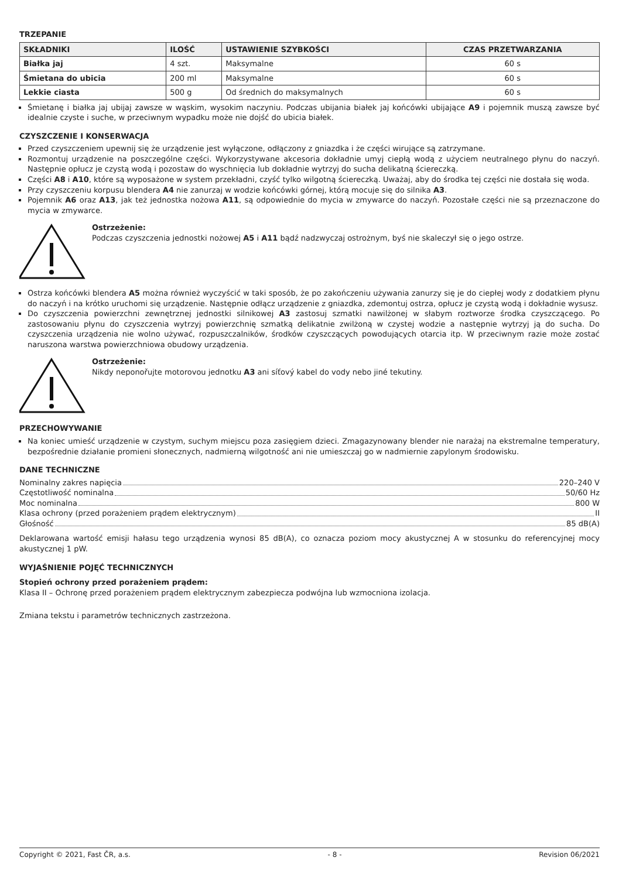TRZEPANIE
| SKŁADNIKI | ILOŚĆ | USTAWIENIE SZYBKOŚCI | CZAS PRZETWARZANIA |
| --- | --- | --- | --- |
| Białka jaj | 4 szt. | Maksymalne | 60 s |
| Śmietana do ubicia | 200 ml | Maksymalne | 60 s |
| Lekkie ciasta | 500 g | Od średnich do maksymalnych | 60 s |
Śmietanę i białka jaj ubijaj zawsze w wąskim, wysokim naczyniu. Podczas ubijania białek jaj końcówki ubijające A9 i pojemnik muszą zawsze być idealnie czyste i suche, w przeciwnym wypadku może nie dojść do ubicia białek.
CZYSZCZENIE I KONSERWACJA
Przed czyszczeniem upewnij się że urządzenie jest wyłączone, odłączony z gniazdka i że części wirujące są zatrzymane.
Rozmontuj urządzenie na poszczególne części. Wykorzystywane akcesoria dokładnie umyj ciepłą wodą z użyciem neutralnego płynu do naczyń. Następnie opłucz je czystą wodą i pozostaw do wyschnięcia lub dokładnie wytrzyj do sucha delikatną ściereczką.
Części A8 i A10, które są wyposażone w system przekładni, czyść tylko wilgotną ściereczką. Uważaj, aby do środka tej części nie dostała się woda.
Przy czyszczeniu korpusu blendera A4 nie zanurzaj w wodzie końcówki górnej, którą mocuje się do silnika A3.
Pojemnik A6 oraz A13, jak też jednostka nożowa A11, są odpowiednie do mycia w zmywarce do naczyń. Pozostałe części nie są przeznaczone do mycia w zmywarce.
Ostrzeżenie:
Podczas czyszczenia jednostki nożowej A5 i A11 bądź nadzwyczaj ostrożnym, byś nie skaleczył się o jego ostrze.
Ostrza końcówki blendera A5 można również wyczyścić w taki sposób, że po zakończeniu używania zanurzy się je do ciepłej wody z dodatkiem płynu do naczyń i na krótko uruchomi się urządzenie. Następnie odłącz urządzenie z gniazdka, zdemontuj ostrza, opłucz je czystą wodą i dokładnie wysusz.
Do czyszczenia powierzchni zewnętrznej jednostki silnikowej A3 zastosuj szmatki nawilżonej w słabym roztworze środka czyszczącego. Po zastosowaniu płynu do czyszczenia wytrzyj powierzchnię szmatką delikatnie zwilżoną w czystej wodzie a następnie wytrzyj ją do sucha. Do czyszczenia urządzenia nie wolno używać, rozpuszczalników, środków czyszczących powodujących otarcia itp. W przeciwnym razie może zostać naruszona warstwa powierzchniowa obudowy urządzenia.
Ostrzeżenie:
Nikdy neponořujte motorovou jednotku A3 ani síťový kabel do vody nebo jiné tekutiny.
PRZECHOWYWANIE
Na koniec umieść urządzenie w czystym, suchym miejscu poza zasięgiem dzieci. Zmagazynowany blender nie narażaj na ekstremalne temperatury, bezpośrednie działanie promieni słonecznych, nadmierną wilgotność ani nie umieszczaj go w nadmiernie zapylonym środowisku.
DANE TECHNICZNE
Nominalny zakres napięcia 220–240 V
Częstotliwość nominalna 50/60 Hz
Moc nominalna 800 W
Klasa ochrony (przed porażeniem prądem elektrycznym) II
Głośność 85 dB(A)
Deklarowana wartość emisji hałasu tego urządzenia wynosi 85 dB(A), co oznacza poziom mocy akustycznej A w stosunku do referencyjnej mocy akustycznej 1 pW.
WYJAŚNIENIE POJĘĆ TECHNICZNYCH
Stopień ochrony przed porażeniem prądem:
Klasa II – Ochronę przed porażeniem prądem elektrycznym zabezpiecza podwójna lub wzmocniona izolacja.
Zmiana tekstu i parametrów technicznych zastrzeżona.
Copyright © 2021, Fast ČR, a.s. - 8 - Revision 06/2021